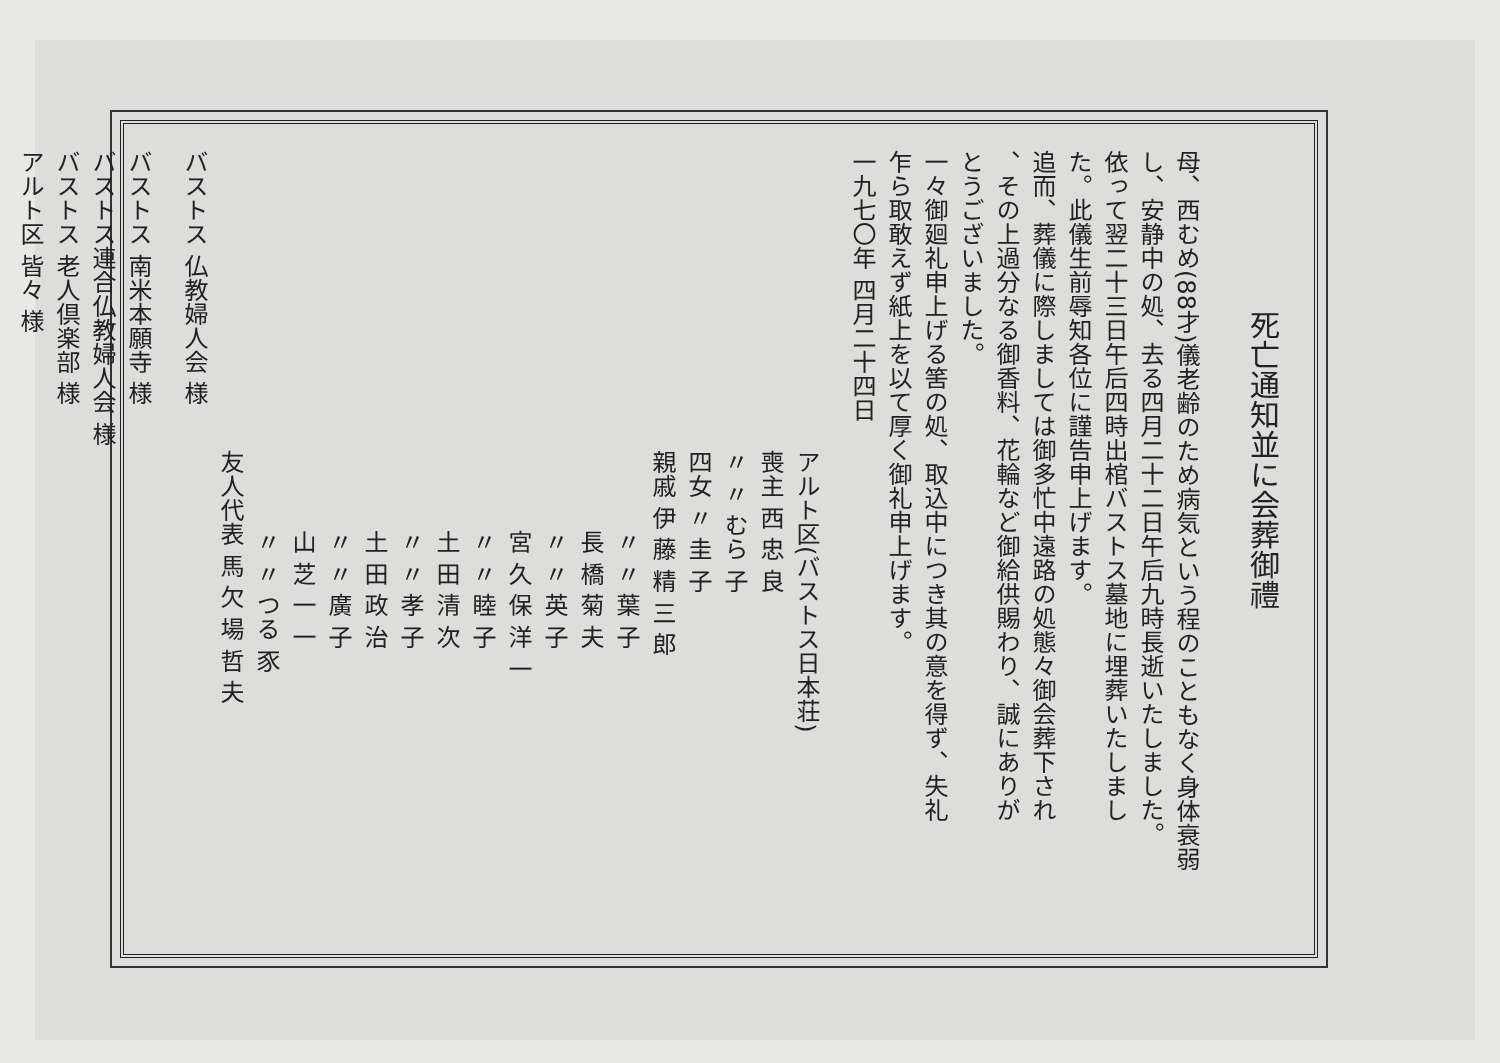死亡通知並に会葬御禮
母、西むめ(88才)儀老齢のため病気という程のこともなく身体衰弱
し、安静中の処、去る四月二十二日午后九時長逝いたしました。
依って翌二十三日午后四時出棺バストス墓地に埋葬いたしまし
た。此儀生前辱知各位に謹告申上げます。
追而、葬儀に際しましては御多忙中遠路の処態々御会葬下され
、その上過分なる御香料、花輪など御給供賜わり、誠にありが
とうございました。
一々御廻礼申上げる筈の処、取込中につき其の意を得ず、失礼
乍ら取敢えず紙上を以て厚く御礼申上げます。
一九七〇年 四月二十四日
アルト区(バストス日本荘)
喪主 西 忠 良
〃 〃 むら 子
四女 〃 圭 子
親戚 伊 藤 精 三 郎
〃 〃 葉 子
長 橋 菊 夫
〃 〃 英 子
宮 久 保 洋 一
〃 〃 睦 子
土 田 清 次
〃 〃 孝 子
土 田 政 治
〃 〃 廣 子
山 芝 一 一
〃 〃 つる 豕
友人代表 馬 欠 場 哲 夫
バストス 仏教婦人会 様
バストス 南米本願寺 様
バストス連合仏教婦人会 様
バストス 老人倶楽部 様
アルト区 皆々 様